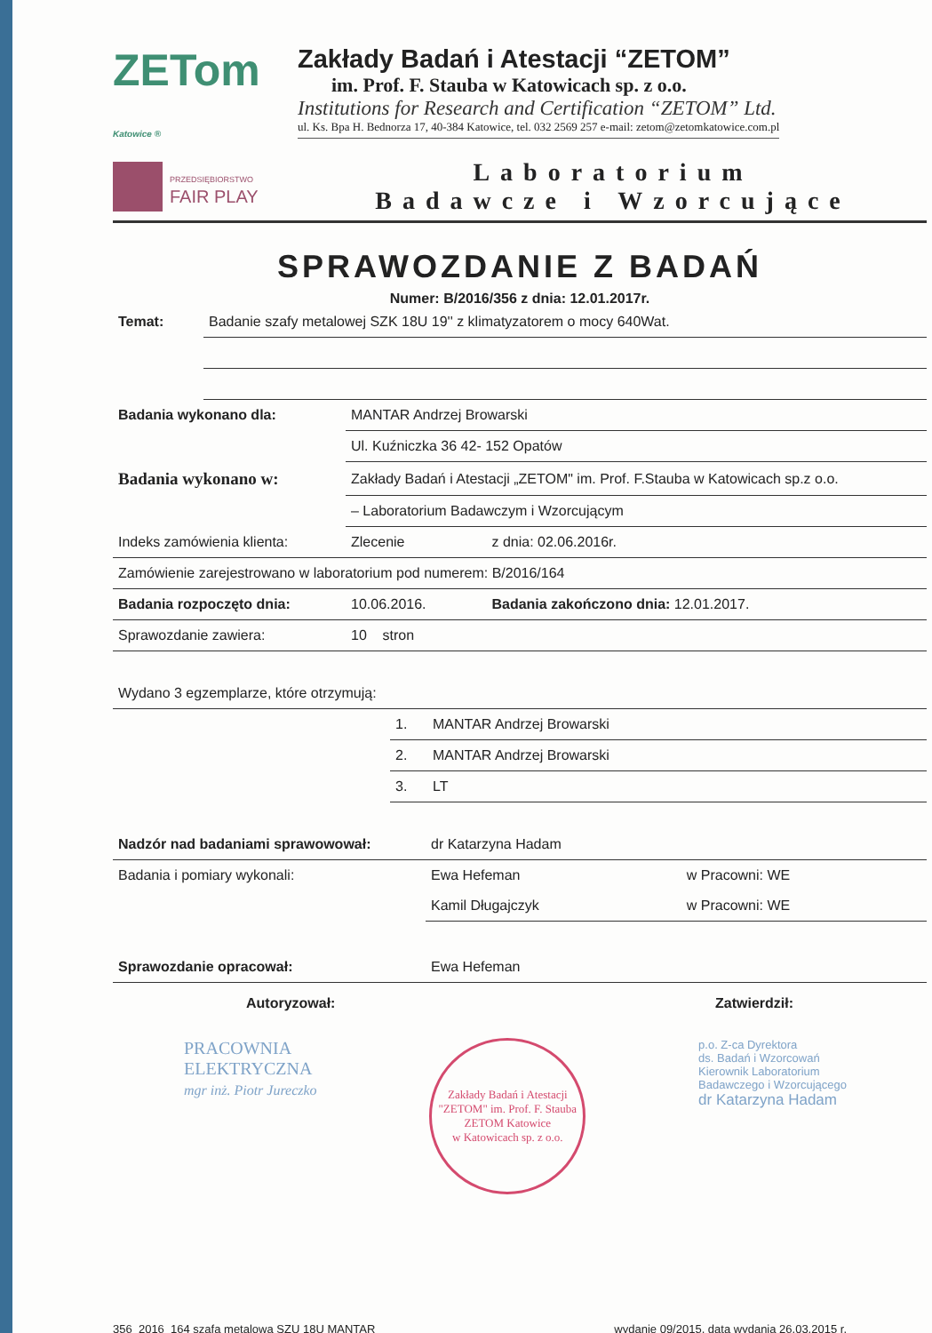ZETom Katowice ®
Zakłady Badań i Atestacji “ZETOM”
im. Prof. F. Stauba w Katowicach sp. z o.o.
Institutions for Research and Certification “ZETOM” Ltd.
ul. Ks. Bpa H. Bednorza 17, 40-384 Katowice, tel. 032 2569 257 e-mail: zetom@zetomkatowice.com.pl
PRZEDSIĘBIORSTWO
FAIR PLAY
Laboratorium
Badawcze i Wzorcujące
SPRAWOZDANIE Z BADAŃ
Numer: B/2016/356 z dnia: 12.01.2017r.
| Temat: | Badanie szafy metalowej SZK 18U 19'' z klimatyzatorem o mocy 640Wat. |
| Badania wykonano dla: | MANTAR Andrzej Browarski | |
| | Ul. Kuźniczka 36 42- 152 Opatów | |
| Badania wykonano w: | Zakłady Badań i Atestacji „ZETOM" im. Prof. F.Stauba w Katowicach sp.z o.o. | |
| | – Laboratorium Badawczym i Wzorcującym | |
| Indeks zamówienia klienta: | Zlecenie | z dnia: 02.06.2016r. |
| Zamówienie zarejestrowano w laboratorium pod numerem: B/2016/164 | | |
| Badania rozpoczęto dnia: | 10.06.2016. | Badania zakończono dnia: 12.01.2017. |
| Sprawozdanie zawiera: | 10 stron | |
| Wydano 3 egzemplarze, które otrzymują: | | |
| | 1. | MANTAR Andrzej Browarski |
| | 2. | MANTAR Andrzej Browarski |
| | 3. | LT |
| Nadzór nad badaniami sprawowował: | dr Katarzyna Hadam | |
| Badania i pomiary wykonali: | Ewa Hefeman | w Pracowni: WE |
| | Kamil Długajczyk | w Pracowni: WE |
| Sprawozdanie opracował: | Ewa Hefeman | |
Autoryzował: Zatwierdził:
PRACOWNIA
ELEKTRYCZNA
mgr inż. Piotr Jureczko
Zakłady Badań i Atestacji "ZETOM" im. Prof. F. Stauba
ZETOM Katowice
w Katowicach sp. z o.o.
p.o. Z-ca Dyrektora
ds. Badań i Wzorcowań
Kierownik Laboratorium
Badawczego i Wzorcującego
dr Katarzyna Hadam
356_2016_164 szafa metalowa SZU 18U MANTAR wydanie 09/2015, data wydania 26.03.2015 r.